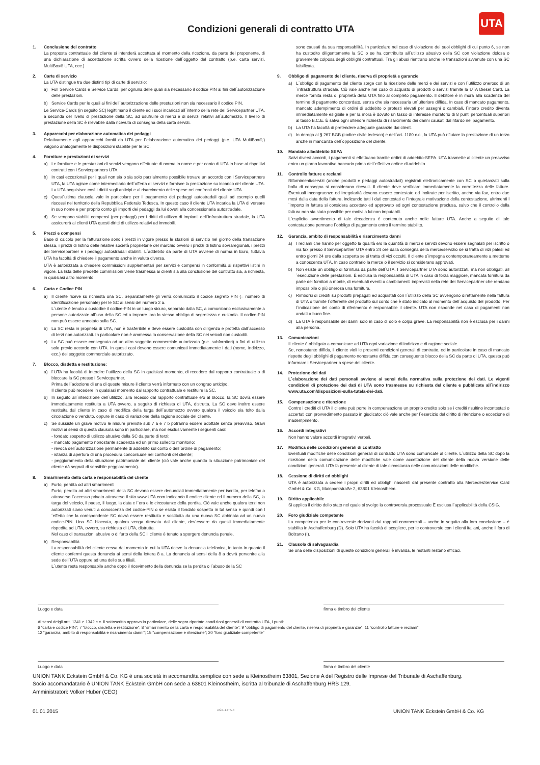UTA
Condizioni generali di contratto UTA
1. Conclusione del contratto
La proposta contrattuale del cliente si intenderà accettata al momento della ricezione, da parte del proponente, di una dichiarazione di accettazione scritta ovvero della ricezione dell´oggetto del contratto (p.e. carta servizi, MultiBox® UTA, ecc.).
2. Carte di servizio
La UTA distingue tra due distinti tipi di carte di servizio:
a) Full Service Cards e Service Cards, per ognuna delle quali sia necessario il codice PIN ai fini dell´autorizzazione delle prestazioni.
b) Service Cards per le quali ai fini dell´autorizzazione delle prestazioni non sia necessario il codice PIN.
Le Service-Cards (in seguito SC) legittimano il cliente ed i suoi incaricati all´interno della rete dei Servicepartner UTA, a seconda del livello di prestazione della SC, ad usufruire di merci e di servizi relativi all´automezzo. Il livello di prestazione della SC è rilevabile dalla ricevuta di consegna della carta servizi.
3. Apparecchi per elaborazione automatica dei pedaggi
Relativamente agli apparecchi forniti da UTA per l´elaborazione automatica dei pedaggi (p.e. UTA MultiBox®,) valgono analogamente le disposizioni stabilite per le SC.
4. Forniture e prestazioni di servizi
a) Le forniture e le prestazioni di servizi vengono effettuate di norma in nome e per conto di UTA in base ai rispettivi contratti con i Servicepartners UTA.
b) In casi eccezionali per i quali non sia o sia solo parzialmente possibile trovare un accordo con i Servicepartners UTA, la UTA agisce come intermediario dell´offerta di servizi e fornisce la prestazione su incarico del cliente UTA. La UTA acquisisce così i diritti sugli anticipi e al risarcimento delle spese nei confronti del cliente UTA.
c) Quest´ultima clausola vale in particolare per il pagamento dei pedaggi autostradali quali ad esempio quelli riscossi nel territorio della Repubblica Federale Tedesca. In questo caso il cliente UTA incarica la UTA di versare in suo nome e per proprio conto gli importi dei pedaggi da lui dovuti alla concessionaria autostradale.
d) Se vengono stabiliti compensi (per pedaggi) per i diritti di utilizzo di impianti dell´infrastruttura stradale, la UTA assicurerà ai clienti UTA questi diritti di utilizzo relativi ad immobili.
5. Prezzi e compensi
Base di calcolo per la fatturazione sono i prezzi in vigore presso le stazioni di servizio nel giorno della transazione stessa, i prezzi di listino delle relative società proprietarie del marchio ovvero i prezzi di listino sovraregionali, i prezzi dei Servicepartner e i pedaggi autostradali stabiliti. L´addebito da parte di UTA avviene di norma in Euro, tuttavia UTA ha facoltà di chiedere il pagamento anche in valuta diversa.
UTA è autorizzata a chiedere commissioni supplementari per servizi e compensi in conformità ai rispettivi listini in vigore. La lista delle predette commissioni viene trasmessa ai clienti sia alla conclusione del contratto sia, a richiesta, in qualsiasi altro momento.
6. Carta e Codice PIN
a) Il cliente riceve su richiesta una SC. Separatamente gli verrà comunicato il codice segreto PIN (= numero di identificazione personale) per le SC ai sensi del numero 2 a.
L´utente è tenuto a custodire il codice-PIN in un luogo sicuro, separato dalla SC, a comunicarlo esclusivamente a persone autorizzate all´uso della SC ed a imporre loro lo stesso obbligo di segretezza e custodia. Il codice-PIN non può essere annotato sulla SC.
b) La SC resta in proprietà di UTA, non è trasferibile e deve essere custodita con diligenza e protetta dall´accesso di terzi non autorizzati. In particolare non è ammessa la conservazione della SC nei veicoli non custoditi.
c) La SC può essere consegnata ad un altro soggetto commerciale autorizzato (p.e. subfornitori) a fini di utilizzo solo previo accordo con UTA. In questi casi devono essere comunicati immediatamente i dati (nome, indirizzo, ecc.) del soggetto commerciale autorizzato.
7. Blocco, disdetta e restituzione:
a) l´UTA ha facoltà di interdire l´utilizzo della SC in qualsiasi momento, di recedere dal rapporto contrattuale o di bloccare la SC presso i Servicepartner.
Prima dell´adozione di una di queste misure il cliente verrà informato con un congruo anticipo.
Il cliente può recedere in qualsiasi momento dal rapporto contrattuale e restituire la SC.
b) In seguito all´interdizione dell´utilizzo, alla recesso dal rapporto contrattuale e/o al blocco, la SC dovrà essere immediatamente restituita a UTA ovvero, a seguito di richiesta di UTA, distrutta. La SC deve inoltre essere restituita dal cliente in caso di modifica della targa dell´automezzo ovvero qualora il veicolo sia tolto dalla circolazione o venduto, oppure in caso di variazione della ragione sociale del cliente.
c) Se sussiste un grave motivo le misure previste sub 7 a e 7 b potranno essere adottate senza preavviso. Gravi motivi ai sensi di questa clausola sono in particolare, ma non esclusivamente i seguenti casi:
- fondato sospetto di utilizzo abusivo della SC da parte di terzi;
- mancato pagamento nonostante scadenza ed un primo sollecito monitorio;
- revoca dell´autorizzazione permanente di addebito sul conto o dell´ordine di pagamento;
- istanza di apertura di una procedura concorsuale nei confronti del cliente;
- peggioramento della situazione patrimoniale del cliente (ciò vale anche quando la situazione patrimoniale del cliente dà segnali di sensibile peggioramento).
8. Smarrimento della carta e responsabilità del cliente
a) Furto, perdita od altri smarrimenti
Furto, perdita od altri smarrimenti della SC devono essere denunciati immediatamente per iscritto, per telefax o attraverso l´accesso privato attraverso il sito www.UTA.com indicando il codice cliente ed il numero della SC, la targa del veicolo, il paese, il luogo, la data e l´ora e le circostanze della perdita. Ciò vale anche qualora terzi non autorizzati siano venuti a conoscenza del codice-PIN o se esista il fondato sospetto in tal senso e quindi con l´effetto che la corrispondente SC dovrà essere restituita e sostituita da una nuova SC abbinata ad un nuovo codice-PIN. Una SC bloccata, qualora venga ritrovata dal cliente, dev´essere da questi immediatamente rispedita ad UTA, ovvero, su richiesta di UTA, distrutta.
Nel caso di transazioni abusive o di furto della SC il cliente è tenuto a sporgere denuncia penale.
b) Responsabilità
La responsabilità del cliente cessa dal momento in cui la UTA riceve la denuncia telefonica, in tanto in quanto il cliente confermi questa denuncia ai sensi della lettera 8 a. La denuncia ai sensi della 8 a dovrà pervenire alla sede dell´UTA oppure ad una delle sue filiali.
L´utente resta responsabile anche dopo il ricevimento della denuncia se la perdita o l´abuso della SC
sono causati da sua responsabilità. In particolare nel caso di violazione dei suoi obblighi di cui punto 6, se non ha custodito diligentemente la SC o se ha contribuito all´utilizzo abusivo della SC con violazione dolosa o gravemente colposa degli obblighi contrattuali. Tra gli abusi rientrano anche le transazioni avvenute con una SC falsificata.
9. Obbligo di pagamento del cliente, riserva di proprietà e garanzie
a) L´obbligo di pagamento del cliente sorge con la ricezione delle merci e dei servizi e con l´utilizzo oneroso di un´infrastruttura stradale. Ciò vale anche nel caso di acquisto di prodotti o servizi tramite la UTA Diesel Card. La merce fornita resta di proprietà della UTA fino al completo pagamento. Il debitore è in mora alla scadenza del termine di pagamento concordato, senza che sia necessaria un´ulteriore diffida. In caso di mancato pagamento, mancato adempimento di ordini di addebito o protesti elevati per assegni o cambiali, l´intero credito diventa immediatamente esigibile e per la mora è dovuto un tasso di interesse moratorio di 8 punti percentuali superiori al tasso B.C.E. È salva ogni ulteriore richiesta di risarcimento dei danni causati dal ritardo nel pagamento.
b) La UTA ha facoltà di pretendere adeguate garanzie dai clienti.
c) In deroga al § 267 BGB (codice civile tedesco) e dell´art. 1180 c.c., la UTA può rifiutare la prestazione di un terzo anche in mancanza dell´opposizione del cliente.
10. Mandato alladdebito SEPA
Salvi diversi accordi, i pagamenti si effettuano tramite ordini di addebito-SEPA. UTA trasmette al cliente un preavviso entro un giorno lavorativo bancario prima dell´effettivo ordine di addebito.
11. Controllo fatture e reclami
Rifornimenti/servizi (anche prodotti e pedaggi autostradali) registrati elettronicamente con SC o quietanzati sulla bolla di consegna si considerano ricevuti. Il cliente deve verificare immediatamente la correttezza delle fatture. Eventuali incongruenze ed irregolarità devono essere contestate ed inoltrate per iscritto, anche via fax, entro due mesi dalla data della fattura, indicando tutti i dati contestati e l´integrale motivazione della contestazione, altrimenti l´importo in fattura si considera accettato ed approvato ed ogni contestazione preclusa, salvo che il controllo della fattura non sia stato possibile per motivi a lui non imputabili.
L´esplicito avvertimento di tale decadenza è contenuto anche nelle fatture UTA. Anche a seguito di tale contestazione permane l´obbligo di pagamento entro il termine stabilito.
12. Garanzia, ambito di responsabilità e risarcimento danni
a) I reclami che hanno per oggetto la qualità e/o la quantità di merci e servizi devono essere segnalati per iscritto o via fax presso il Servicepartner UTA entro 24 ore dalla consegna della merce/servizio se si tratta di vizi palesi ed entro giorni 24 ore dalla scoperta se si tratta di vizi occulti. Il cliente s´impegna contemporaneamente a metterne a conoscenza UTA. In caso contrario la merce o il servizio si considerano approvati.
b) Non esiste un obbligo di fornitura da parte dell´UTA. I Servicepartner UTA sono autorizzati, ma non obbligati, all´esecuzione delle prestazioni. È esclusa la responsabilità di UTA in caso di forza maggiore, mancata fornitura da parte dei fornitori a monte, di eventuali eventi o cambiamenti imprevisti nella rete dei Servicepartner che rendano impossibile o più onerosa una fornitura.
c) Rimborsi di crediti su prodotti prepagati ed acquistati con l´utilizzo della SC avvengono direttamente nella fattura di UTA o tramite l´offerente del prodotto sul conto che è stato indicato al momento dell´acquisto del prodotto. Per l´indicazione del conto di riferimento è responsabile il cliente. UTA non risponde nel caso di pagamenti non andati a buon fine.
d) La UTA è responsabile dei danni solo in caso di dolo e colpa grave. La responsabilità non è esclusa per i danni alla persona.
13. Comunicazioni
Il cliente è obbligato a comunicare ad UTA ogni variazione di indirizzo e di ragione sociale.
Se, nonostante diffida, il cliente violi le presenti condizioni generali di contratto, ed in particolare in caso di mancato rispetto degli obblighi di pagamento nonostante diffida con conseguente blocco della SC da parte di UTA, questa può informare i Servicepartner a spese del cliente.
14. Protezione dei dati
L´elaborazione dei dati personali avviene ai sensi della normativa sulla protezione dei dati. Le vigenti condizioni di protezione dei dati di UTA sono trasmesse su richiesta del cliente e pubblicate all´indirizzo www.uta.com/disposizioni-sulla-tutela-dei-dati.
15. Compensazione e ritenzione
Contro i crediti di UTA il cliente può porre in compensazione un proprio credito solo se i crediti risultino incontestati o accertati con provvedimento passato in giudicato; ciò vale anche per l´esercizio del diritto di ritenzione o eccezione di inadempimento.
16. Accordi integrativi
Non hanno valore accordi integrativi verbali.
17. Modifica delle condizioni generali di contratto
Eventuali modifiche delle condizioni generali di contratto UTA sono comunicate al cliente. L´utilizzo della SC dopo la ricezione della comunicazione delle modifiche vale come accettazione del cliente della nuova versione delle condizioni generali. UTA fa presente al cliente di tale circostanza nelle comunicazioni delle modifiche.
18. Cessione di diritti ed obblighi
UTA è autorizzata a cedere i propri diritti ed obblighi nascenti dal presente contratto alla MercedesService Card GmbH & Co. KG, Mainparkstraße 2, 63801 Kleinostheim.
19. Diritto applicabile
Si applica il diritto dello stato nel quale si svolge la controversia processuale È esclusa l´applicabilità della CSIG.
20. Foro giudiziale competente
La competenza per le controversie derivanti dai rapporti commerciali – anche in seguito alla loro conclusione – è stabilita in Aschaffenburg (D). Solo UTA ha facoltà di scegliere, per le controversie con i clienti italiani, anche il foro di Bolzano (I).
21. Clausola di salvaguardia
Se una delle disposizioni di queste condizioni generali è invalida, le restanti restano efficaci.
Luogo e data firma e timbro del cliente
Ai sensi delgli artt. 1341 e 1342 c.c. il sottoscritto approva in particolare, delle sopra riportate condizioni generali di contratto UTA, i punti:
6 “carta e codice PIN”; 7 “blocco, disdetta e restituzione”; 8 “smarrimento della carta e responsabilità del cliente”; 9 “obbligo di pagamento del cliente, riserva di proprietà e garanzie”; 11 “controllo fatture e reclami”;
12 “garanzia, ambito di responsabilità e risarcimento danni”; 15 “compensazione e ritenzione”; 20 “foro giudiziale competente”
Luogo e data firma e timbro del cliente
UNION TANK Eckstein GmbH & Co. KG è una società in accomandita semplice con sede a Kleinostheim 63801, Sezione A del Registro delle Imprese del Tribunale di Aschaffenburg.
Socio accomandatario è UNION TANK Eckstein GmbH con sede a 63801 Kleinostheim, iscritta al tribunale di Aschaffenburg HRB 129.
Amministratori: Volker Huber (CEO)
01.01.2015 AGB-1-ITA-it UNION TANK Eckstein GmbH & Co. KG